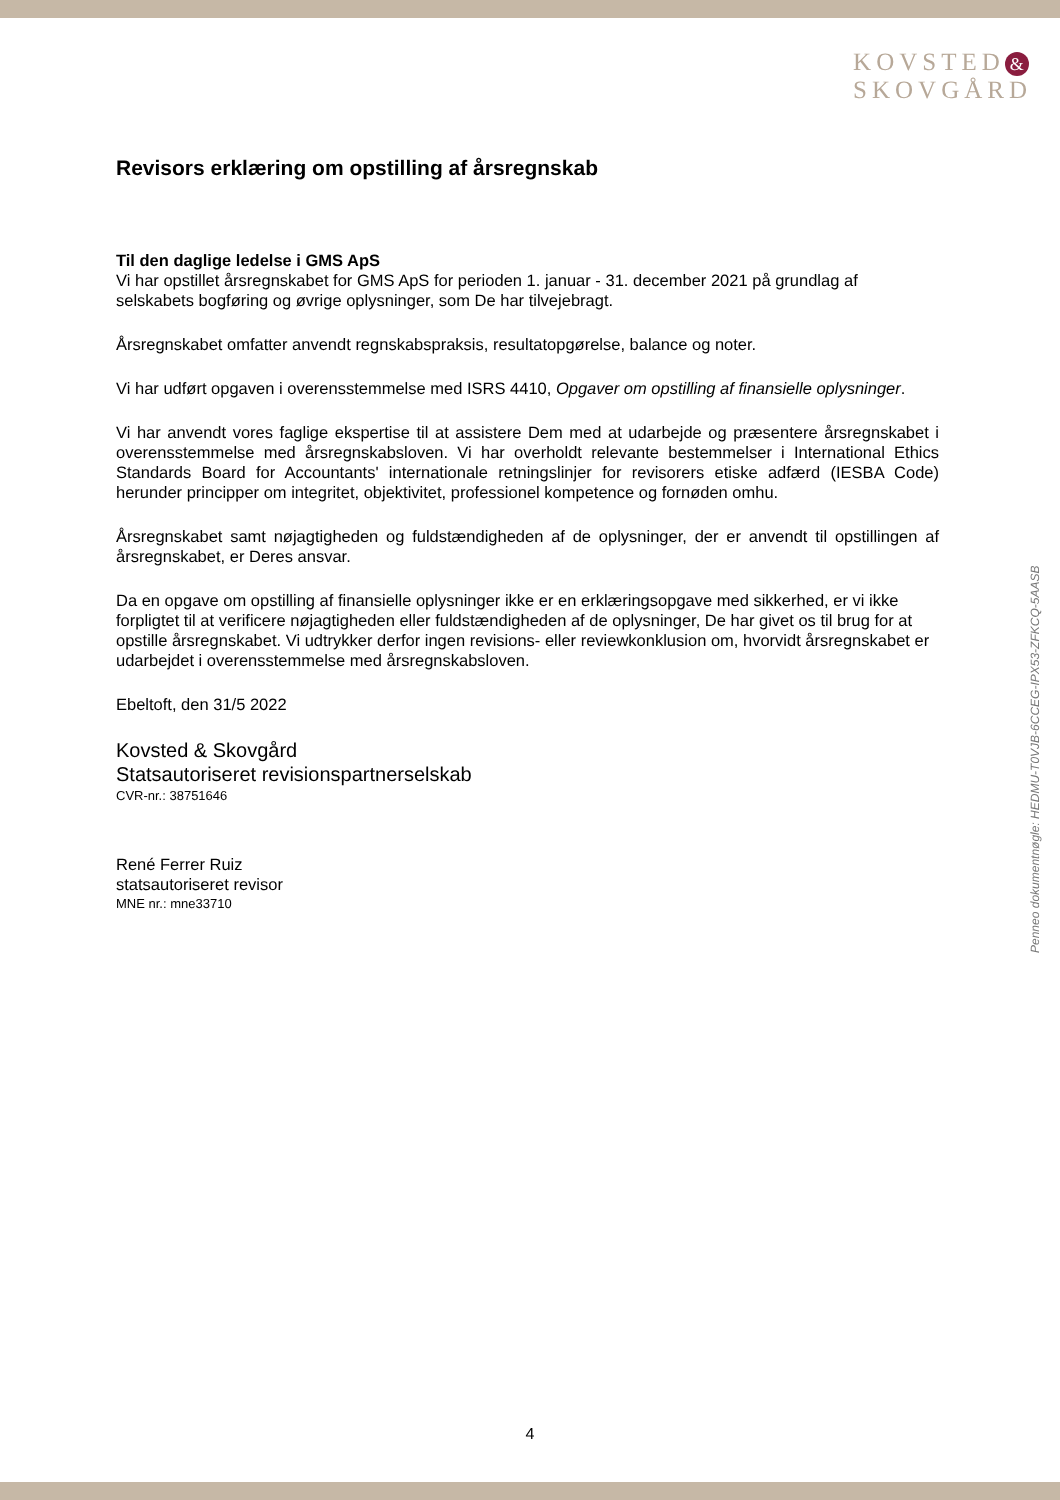KOVSTED &
SKOVGÅRD
Revisors erklæring om opstilling af årsregnskab
Til den daglige ledelse i GMS ApS
Vi har opstillet årsregnskabet for GMS ApS for perioden 1. januar - 31. december 2021 på grundlag af selskabets bogføring og øvrige oplysninger, som De har tilvejebragt.
Årsregnskabet omfatter anvendt regnskabspraksis, resultatopgørelse, balance og noter.
Vi har udført opgaven i overensstemmelse med ISRS 4410, Opgaver om opstilling af finansielle oplysninger.
Vi har anvendt vores faglige ekspertise til at assistere Dem med at udarbejde og præsentere årsregnskabet i overensstemmelse med årsregnskabsloven. Vi har overholdt relevante bestemmelser i International Ethics Standards Board for Accountants' internationale retningslinjer for revisorers etiske adfærd (IESBA Code) herunder principper om integritet, objektivitet, professionel kompetence og fornøden omhu.
Årsregnskabet samt nøjagtigheden og fuldstændigheden af de oplysninger, der er anvendt til opstillingen af årsregnskabet, er Deres ansvar.
Da en opgave om opstilling af finansielle oplysninger ikke er en erklæringsopgave med sikkerhed, er vi ikke forpligtet til at verificere nøjagtigheden eller fuldstændigheden af de oplysninger, De har givet os til brug for at opstille årsregnskabet. Vi udtrykker derfor ingen revisions- eller reviewkonklusion om, hvorvidt årsregnskabet er udarbejdet i overensstemmelse med årsregnskabsloven.
Ebeltoft, den 31/5 2022
Kovsted & Skovgård
Statsautoriseret revisionspartnerselskab
CVR-nr.: 38751646
René Ferrer Ruiz
statsautoriseret revisor
MNE nr.: mne33710
Penneo dokumentnøgle: HEDMU-T0VJB-6CCEG-IPX53-ZFKCQ-5AASB
4